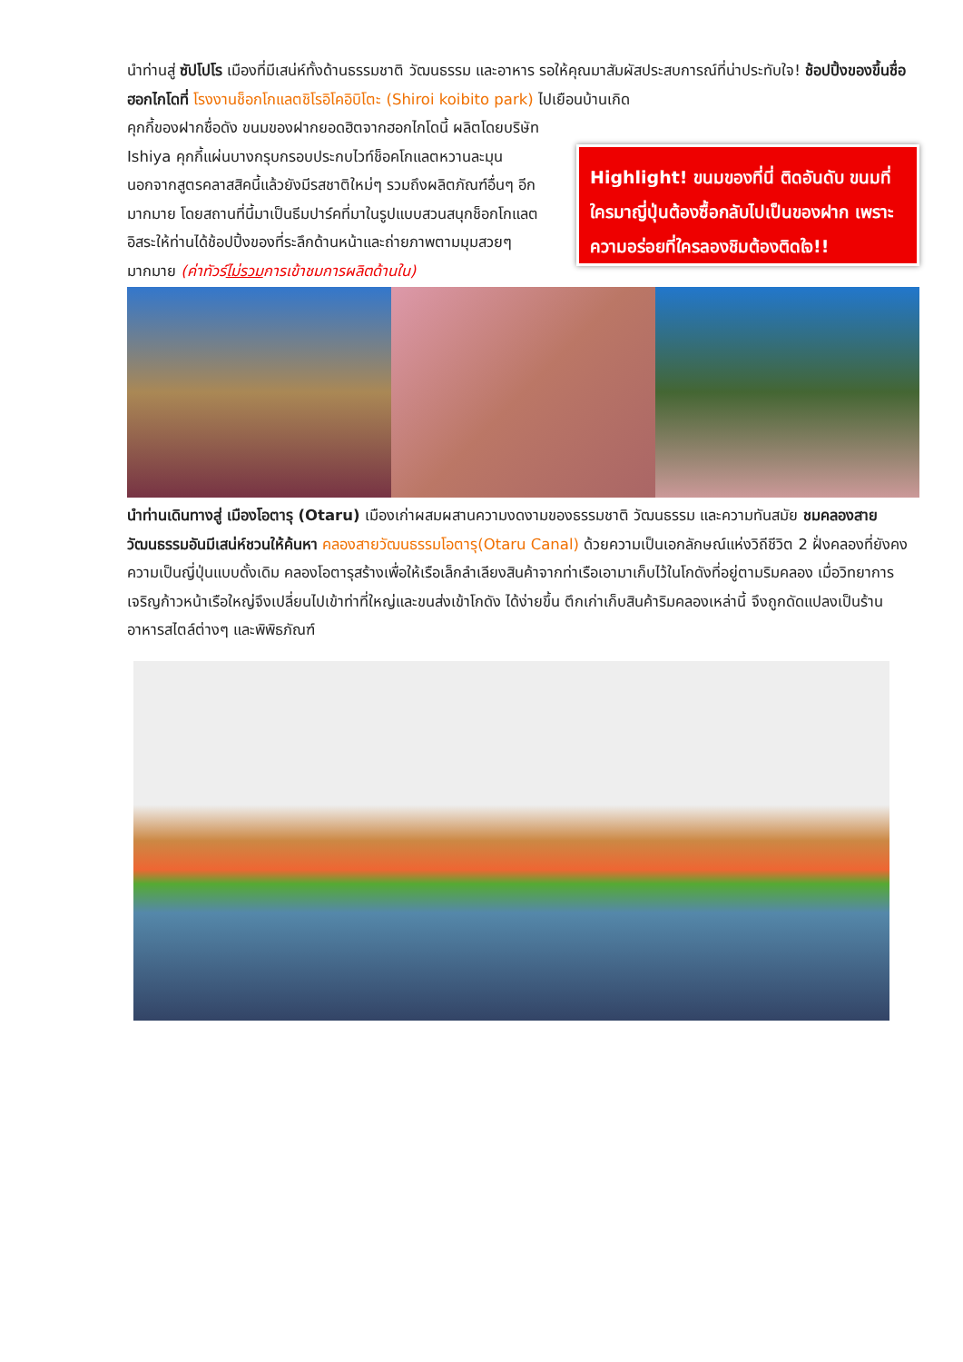นำท่านสู่ ซัปโปโร เมืองที่มีเสน่ห์ทั้งด้านธรรมชาติ วัฒนธรรม และอาหาร รอให้คุณมาสัมผัสประสบการณ์ที่น่าประทับใจ! ช้อปปิ้งของขึ้นชื่อฮอกไกโดที่ โรงงานช็อกโกแลตชิโรอิโคอิบิโตะ (Shiroi koibito park) ไปเยือนบ้านเกิด
คุกกี้ของฝากชื่อดัง ขนมของฝากยอดฮิตจากฮอกไกโดนี้ ผลิตโดยบริษัท Ishiya คุกกี้แผ่นบางกรุบกรอบประกบไวท์ช็อคโกแลตหวานละมุน นอกจากสูตรคลาสสิคนี้แล้วยังมีรสชาติใหม่ๆ รวมถึงผลิตภัณฑ์อื่นๆ อีกมากมาย โดยสถานที่นี้มาเป็นธีมปาร์คที่มาในรูปแบบสวนสนุกช็อกโกแลต อิสระให้ท่านได้ช้อปปิ้งของที่ระลึกด้านหน้าและถ่ายภาพตามมุมสวยๆ มากมาย (ค่าทัวร์ไม่รวมการเข้าชมการผลิตด้านใน)
Highlight! ขนมของที่นี่ ติดอันดับ ขนมที่ใครมาญี่ปุ่นต้องซื้อกลับไปเป็นของฝาก เพราะความอร่อยที่ใครลองชิมต้องติดใจ!!
นำท่านเดินทางสู่ เมืองโอตารุ (Otaru) เมืองเก่าผสมผสานความงดงามของธรรมชาติ วัฒนธรรม และความทันสมัย ชมคลองสายวัฒนธรรมอันมีเสน่ห์ชวนให้ค้นหา คลองสายวัฒนธรรมโอตารุ(Otaru Canal) ด้วยความเป็นเอกลักษณ์แห่งวิถีชีวิต 2 ฝั่งคลองที่ยังคงความเป็นญี่ปุ่นแบบดั้งเดิม คลองโอตารุสร้างเพื่อให้เรือเล็กลำเลียงสินค้าจากท่าเรือเอามาเก็บไว้ในโกดังที่อยู่ตามริมคลอง เมื่อวิทยาการเจริญก้าวหน้าเรือใหญ่จึงเปลี่ยนไปเข้าท่าที่ใหญ่และขนส่งเข้าโกดัง ได้ง่ายขึ้น ตึกเก่าเก็บสินค้าริมคลองเหล่านี้ จึงถูกดัดแปลงเป็นร้านอาหารสไตล์ต่างๆ และพิพิธภัณฑ์